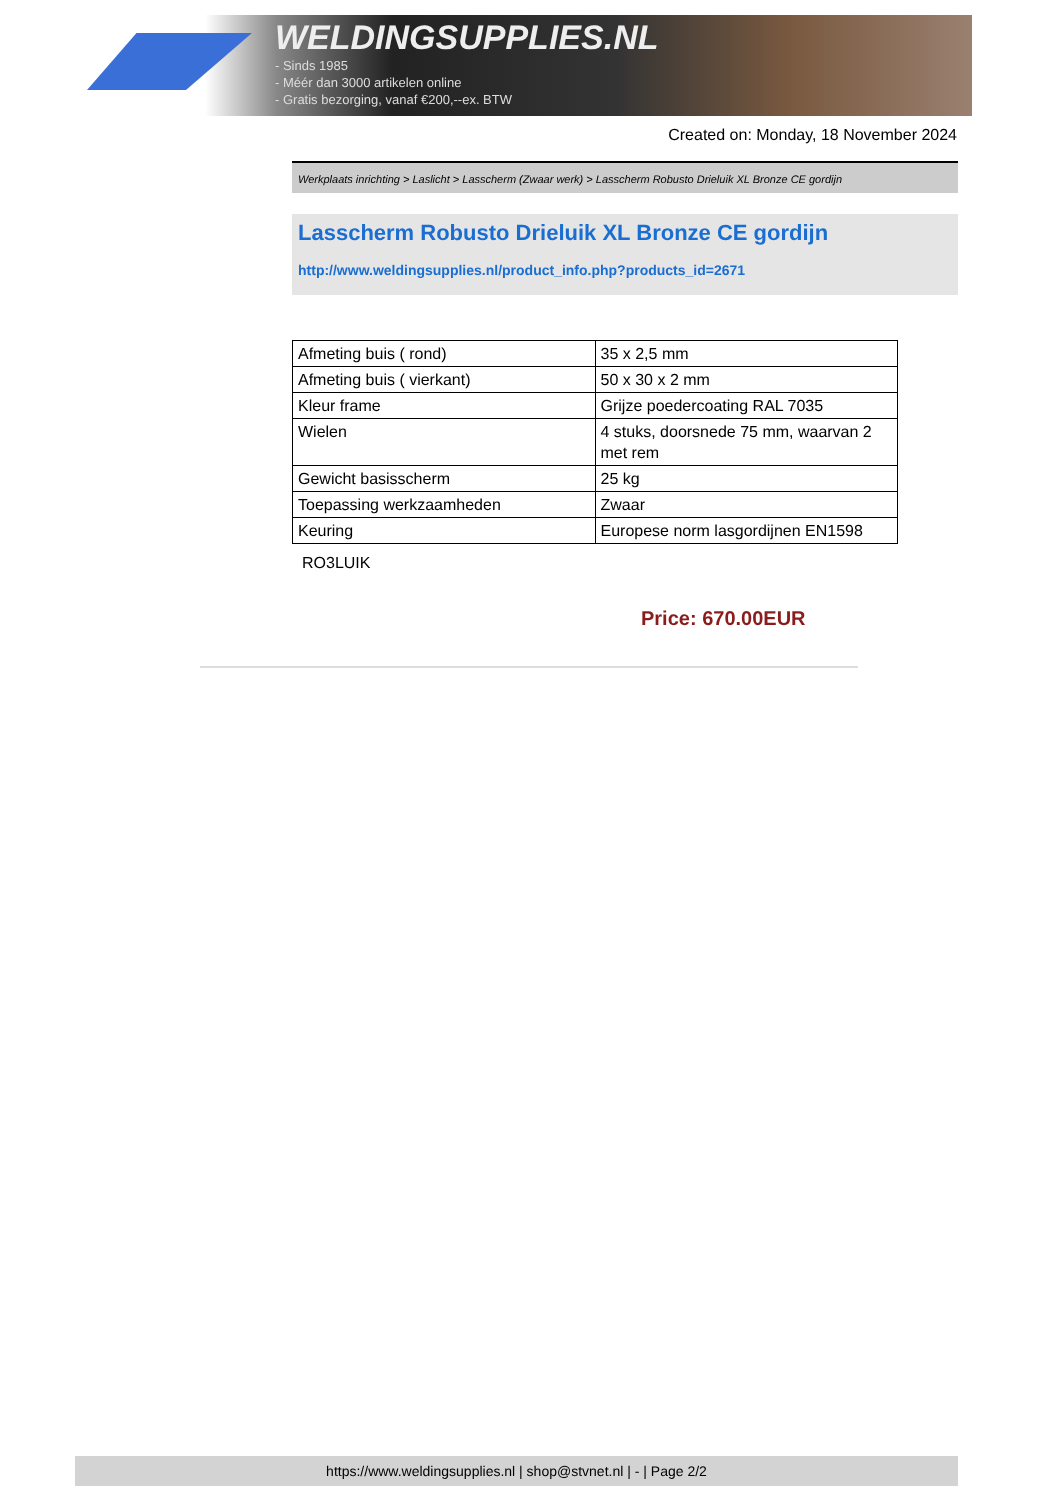WELDINGSUPPLIES.NL
- Sinds 1985
- Méér dan 3000 artikelen online
- Gratis bezorging, vanaf €200,--ex. BTW
Created on: Monday, 18 November 2024
Werkplaats inrichting > Laslicht > Lasscherm (Zwaar werk) > Lasscherm Robusto Drieluik XL Bronze CE gordijn
Lasscherm Robusto Drieluik XL Bronze CE gordijn
http://www.weldingsupplies.nl/product_info.php?products_id=2671
| Afmeting buis ( rond) | 35 x 2,5 mm |
| Afmeting buis ( vierkant) | 50 x 30 x 2 mm |
| Kleur frame | Grijze poedercoating RAL 7035 |
| Wielen | 4 stuks, doorsnede 75 mm, waarvan 2 met rem |
| Gewicht basisscherm | 25 kg |
| Toepassing werkzaamheden | Zwaar |
| Keuring | Europese norm lasgordijnen EN1598 |
RO3LUIK
Price: 670.00EUR
https://www.weldingsupplies.nl | shop@stvnet.nl | - | Page 2/2